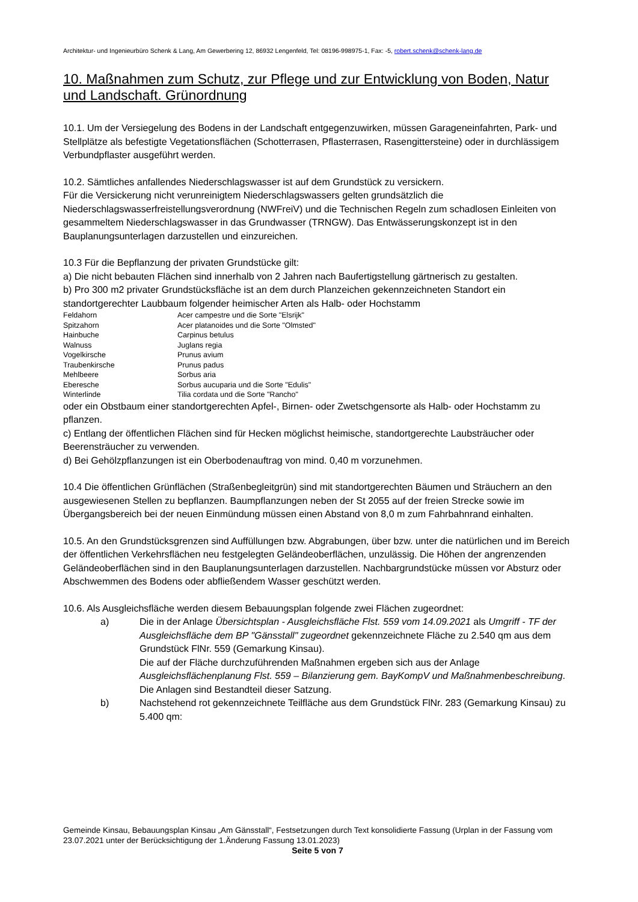Architektur- und Ingenieurbüro Schenk & Lang, Am Gewerbering 12, 86932 Lengenfeld, Tel: 08196-998975-1, Fax: -5, robert.schenk@schenk-lang.de
10. Maßnahmen zum Schutz, zur Pflege und zur Entwicklung von Boden, Natur und Landschaft. Grünordnung
10.1. Um der Versiegelung des Bodens in der Landschaft entgegenzuwirken, müssen Garageneinfahrten, Park- und Stellplätze als befestigte Vegetationsflächen (Schotterrasen, Pflasterrasen, Rasengittersteine) oder in durchlässigem Verbundpflaster ausgeführt werden.
10.2. Sämtliches anfallendes Niederschlagswasser ist auf dem Grundstück zu versickern.
Für die Versickerung nicht verunreinigtem Niederschlagswassers gelten grundsätzlich die Niederschlagswasserfreistellungsverordnung (NWFreiV) und die Technischen Regeln zum schadlosen Einleiten von gesammeltem Niederschlagswasser in das Grundwasser (TRNGW). Das Entwässerungskonzept ist in den Bauplanungsunterlagen darzustellen und einzureichen.
10.3 Für die Bepflanzung der privaten Grundstücke gilt:
a) Die nicht bebauten Flächen sind innerhalb von 2 Jahren nach Baufertigstellung gärtnerisch zu gestalten.
b) Pro 300 m2 privater Grundstücksfläche ist an dem durch Planzeichen gekennzeichneten Standort ein standortgerechter Laubbaum folgender heimischer Arten als Halb- oder Hochstamm
| Feldahorn | Acer campestre und die Sorte "Elsrijk" |
| Spitzahorn | Acer platanoides und die Sorte "Olmsted" |
| Hainbuche | Carpinus betulus |
| Walnuss | Juglans regia |
| Vogelkirsche | Prunus avium |
| Traubenkirsche | Prunus padus |
| Mehlbeere | Sorbus aria |
| Eberesche | Sorbus aucuparia und die Sorte "Edulis" |
| Winterlinde | Tilia cordata und die Sorte "Rancho" |
oder ein Obstbaum einer standortgerechten Apfel-, Birnen- oder Zwetschgensorte als Halb- oder Hochstamm zu pflanzen.
c) Entlang der öffentlichen Flächen sind für Hecken möglichst heimische, standortgerechte Laubsträucher oder Beerensträucher zu verwenden.
d) Bei Gehölzpflanzungen ist ein Oberbodenauftrag von mind. 0,40 m vorzunehmen.
10.4 Die öffentlichen Grünflächen (Straßenbegleitgrün) sind mit standortgerechten Bäumen und Sträuchern an den ausgewiesenen Stellen zu bepflanzen. Baumpflanzungen neben der St 2055 auf der freien Strecke sowie im Übergangsbereich bei der neuen Einmündung müssen einen Abstand von 8,0 m zum Fahrbahnrand einhalten.
10.5. An den Grundstücksgrenzen sind Auffüllungen bzw. Abgrabungen, über bzw. unter die natürlichen und im Bereich der öffentlichen Verkehrsflächen neu festgelegten Geländeoberflächen, unzulässig. Die Höhen der angrenzenden Geländeoberflächen sind in den Bauplanungsunterlagen darzustellen. Nachbargrundstücke müssen vor Absturz oder Abschwemmen des Bodens oder abfließendem Wasser geschützt werden.
10.6. Als Ausgleichsfläche werden diesem Bebauungsplan folgende zwei Flächen zugeordnet:
a) Die in der Anlage Übersichtsplan - Ausgleichsfläche Flst. 559 vom 14.09.2021 als Umgriff - TF der Ausgleichsfläche dem BP "Gänsstall" zugeordnet gekennzeichnete Fläche zu 2.540 qm aus dem Grundstück FlNr. 559 (Gemarkung Kinsau).
Die auf der Fläche durchzuführenden Maßnahmen ergeben sich aus der Anlage Ausgleichsflächenplanung Flst. 559 – Bilanzierung gem. BayKompV und Maßnahmenbeschreibung.
Die Anlagen sind Bestandteil dieser Satzung.
b) Nachstehend rot gekennzeichnete Teilfläche aus dem Grundstück FlNr. 283 (Gemarkung Kinsau) zu 5.400 qm:
Gemeinde Kinsau, Bebauungsplan Kinsau „Am Gänsstall“, Festsetzungen durch Text konsolidierte Fassung (Urplan in der Fassung vom 23.07.2021 unter der Berücksichtigung der 1.Änderung Fassung 13.01.2023)
Seite 5 von 7